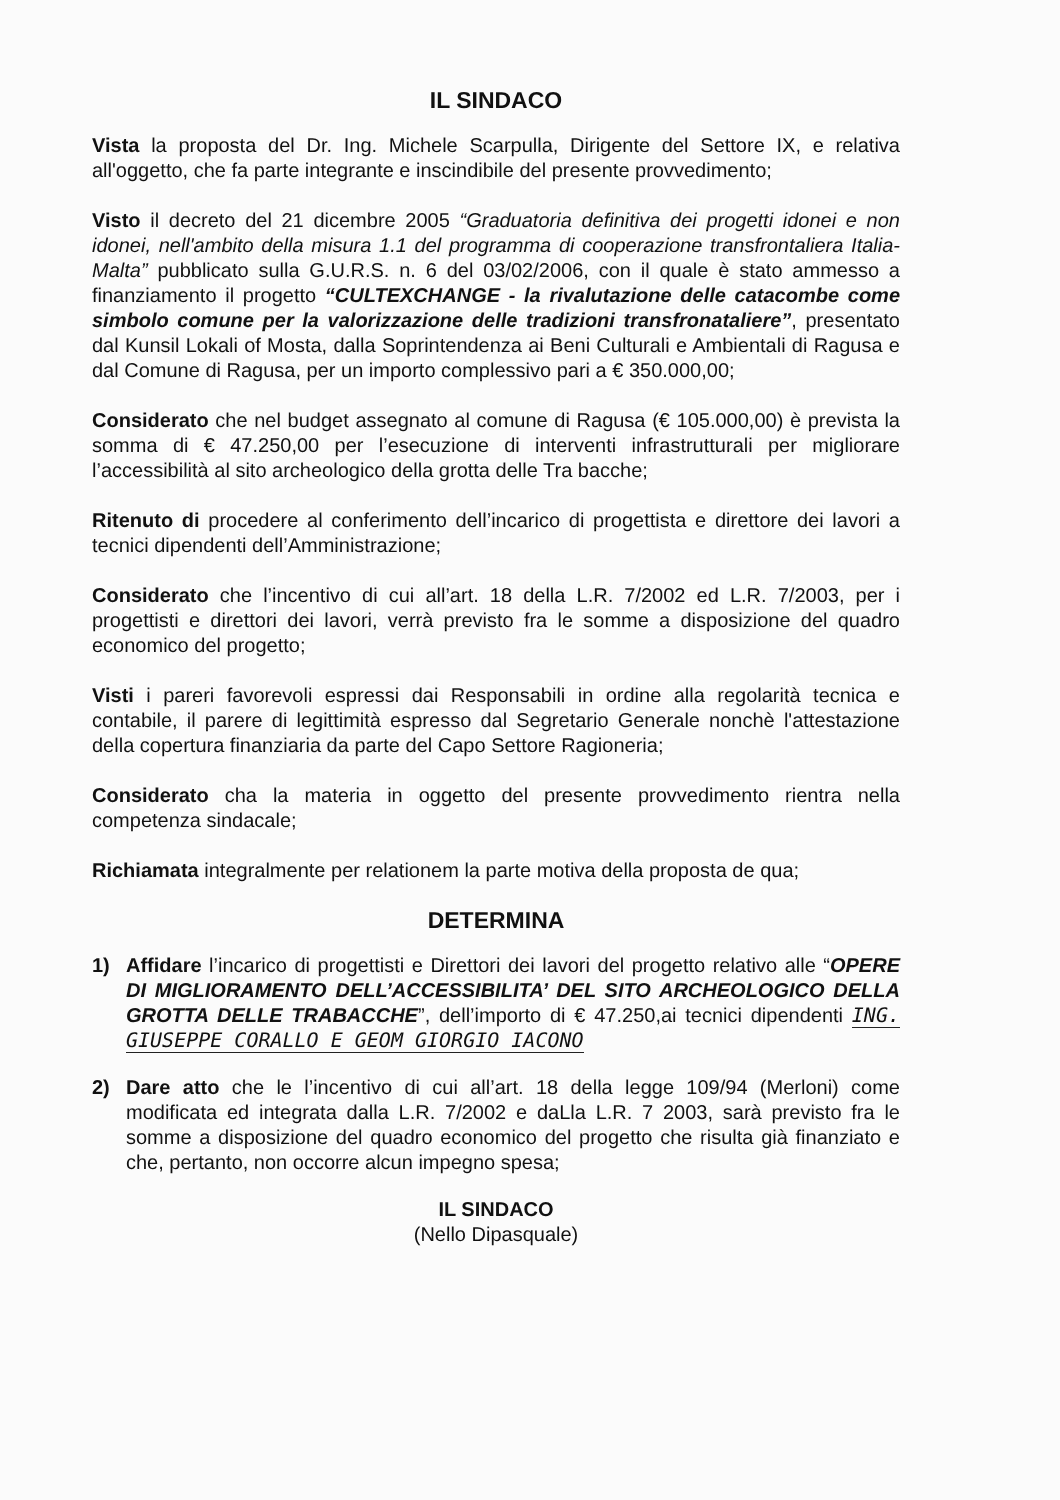IL SINDACO
Vista la proposta del Dr. Ing. Michele Scarpulla, Dirigente del Settore IX, e relativa all'oggetto, che fa parte integrante e inscindibile del presente provvedimento;
Visto il decreto del 21 dicembre 2005 “Graduatoria definitiva dei progetti idonei e non idonei, nell'ambito della misura 1.1 del programma di cooperazione transfrontaliera Italia-Malta” pubblicato sulla G.U.R.S. n. 6 del 03/02/2006, con il quale è stato ammesso a finanziamento il progetto “CULTEXCHANGE - la rivalutazione delle catacombe come simbolo comune per la valorizzazione delle tradizioni transfronataliere”, presentato dal Kunsil Lokali of Mosta, dalla Soprintendenza ai Beni Culturali e Ambientali di Ragusa e dal Comune di Ragusa, per un importo complessivo pari a € 350.000,00;
Considerato che nel budget assegnato al comune di Ragusa (€ 105.000,00) è prevista la somma di € 47.250,00 per l’esecuzione di interventi infrastrutturali per migliorare l’accessibilità al sito archeologico della grotta delle Tra bacche;
Ritenuto di procedere al conferimento dell’incarico di progettista e direttore dei lavori a tecnici dipendenti dell’Amministrazione;
Considerato che l’incentivo di cui all’art. 18 della L.R. 7/2002 ed L.R. 7/2003, per i progettisti e direttori dei lavori, verrà previsto fra le somme a disposizione del quadro economico del progetto;
Visti i pareri favorevoli espressi dai Responsabili in ordine alla regolarità tecnica e contabile, il parere di legittimità espresso dal Segretario Generale nonchè l'attestazione della copertura finanziaria da parte del Capo Settore Ragioneria;
Considerato cha la materia in oggetto del presente provvedimento rientra nella competenza sindacale;
Richiamata integralmente per relationem la parte motiva della proposta de qua;
DETERMINA
1) Affidare l’incarico di progettisti e Direttori dei lavori del progetto relativo alle “OPERE DI MIGLIORAMENTO DELL’ACCESSIBILITA’ DEL SITO ARCHEOLOGICO DELLA GROTTA DELLE TRABACCHE”, dell’importo di € 47.250,ai tecnici dipendenti ING. GIUSEPPE CORALLO E GEOM GIORGIO IACONO
2) Dare atto che le l’incentivo di cui all’art. 18 della legge 109/94 (Merloni) come modificata ed integrata dalla L.R. 7/2002 e daLla L.R. 7 2003, sarà previsto fra le somme a disposizione del quadro economico del progetto che risulta già finanziato e che, pertanto, non occorre alcun impegno spesa;
IL SINDACO
(Nello Dipasquale)